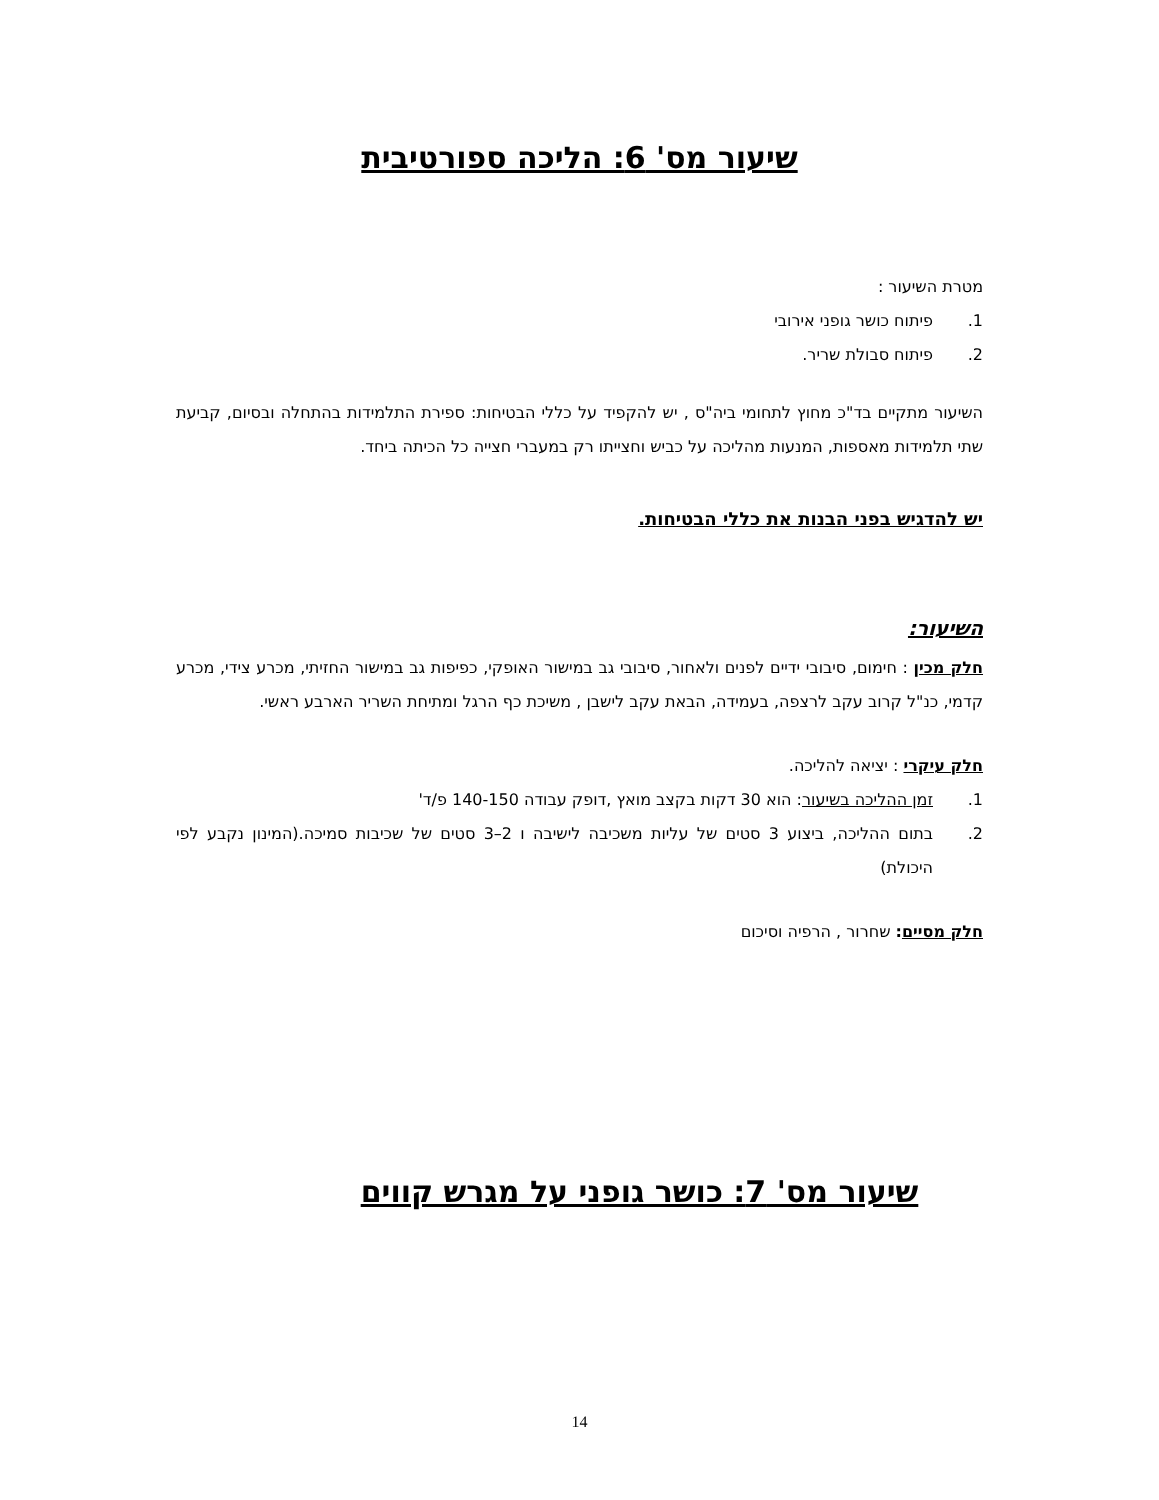שיעור מס' 6: הליכה ספורטיבית
מטרת השיעור :
1. פיתוח כושר גופני אירובי
2. פיתוח סבולת שריר.
השיעור מתקיים בד"כ מחוץ לתחומי ביה"ס , יש להקפיד על כללי הבטיחות: ספירת התלמידות בהתחלה ובסיום, קביעת שתי תלמידות מאספות, המנעות מהליכה על כביש וחצייתו רק במעברי חצייה כל הכיתה ביחד.
יש להדגיש בפני הבנות את כללי הבטיחות.
השיעור:
חלק מכין : חימום, סיבובי ידיים לפנים ולאחור, סיבובי גב במישור האופקי, כפיפות גב במישור החזיתי, מכרע צידי, מכרע קדמי, כנ"ל קרוב עקב לרצפה, בעמידה, הבאת עקב לישבן , משיכת כף הרגל ומתיחת השריר הארבע ראשי.
חלק עיקרי : יציאה להליכה.
1. זמן ההליכה בשיעור: הוא 30 דקות בקצב מואץ ,דופק עבודה 140-150 פ/ד'
2. בתום ההליכה, ביצוע 3 סטים של עליות משכיבה לישיבה ו 2–3 סטים של שכיבות סמיכה.(המינון נקבע לפי היכולת)
חלק מסיים: שחרור , הרפיה וסיכום
שיעור מס' 7: כושר גופני על מגרש קווים
14